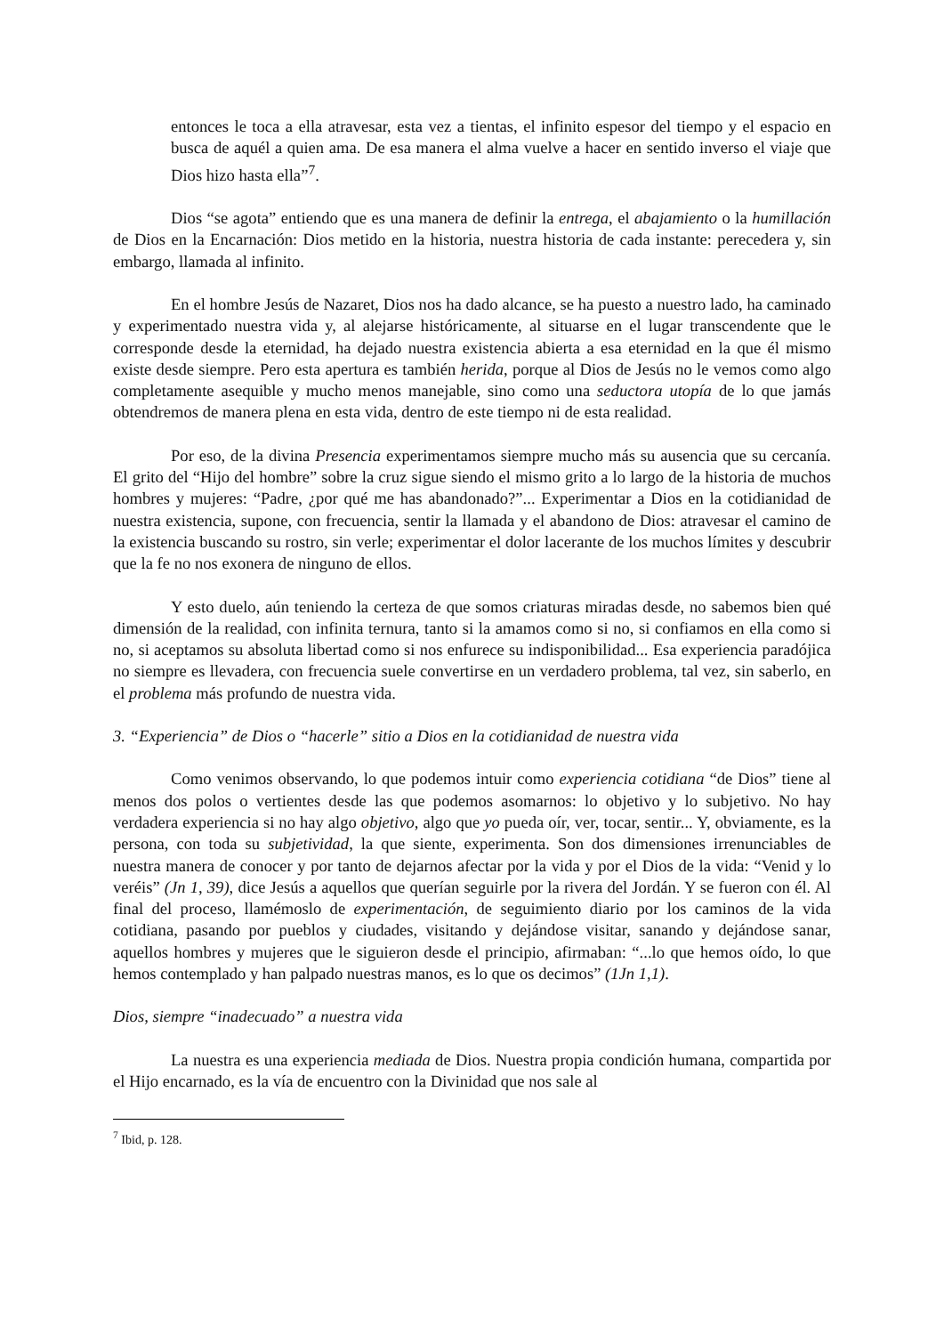entonces le toca a ella atravesar, esta vez a tientas, el infinito espesor del tiempo y el espacio en busca de aquél a quien ama. De esa manera el alma vuelve a hacer en sentido inverso el viaje que Dios hizo hasta ella”<sup>7</sup>.
Dios “se agota” entiendo que es una manera de definir la entrega, el abajamiento o la humillación de Dios en la Encarnación: Dios metido en la historia, nuestra historia de cada instante: perecedera y, sin embargo, llamada al infinito.
En el hombre Jesús de Nazaret, Dios nos ha dado alcance, se ha puesto a nuestro lado, ha caminado y experimentado nuestra vida y, al alejarse históricamente, al situarse en el lugar transcendente que le corresponde desde la eternidad, ha dejado nuestra existencia abierta a esa eternidad en la que él mismo existe desde siempre. Pero esta apertura es también herida, porque al Dios de Jesús no le vemos como algo completamente asequible y mucho menos manejable, sino como una seductora utopía de lo que jamás obtendremos de manera plena en esta vida, dentro de este tiempo ni de esta realidad.
Por eso, de la divina Presencia experimentamos siempre mucho más su ausencia que su cercanía. El grito del “Hijo del hombre” sobre la cruz sigue siendo el mismo grito a lo largo de la historia de muchos hombres y mujeres: “Padre, ¿por qué me has abandonado?”... Experimentar a Dios en la cotidianidad de nuestra existencia, supone, con frecuencia, sentir la llamada y el abandono de Dios: atravesar el camino de la existencia buscando su rostro, sin verle; experimentar el dolor lacerante de los muchos límites y descubrir que la fe no nos exonera de ninguno de ellos.
Y esto duelo, aún teniendo la certeza de que somos criaturas miradas desde, no sabemos bien qué dimensión de la realidad, con infinita ternura, tanto si la amamos como si no, si confiamos en ella como si no, si aceptamos su absoluta libertad como si nos enfurece su indisponibilidad... Esa experiencia paradójica no siempre es llevadera, con frecuencia suele convertirse en un verdadero problema, tal vez, sin saberlo, en el problema más profundo de nuestra vida.
3. “Experiencia” de Dios o “hacerle” sitio a Dios en la cotidianidad de nuestra vida
Como venimos observando, lo que podemos intuir como experiencia cotidiana “de Dios” tiene al menos dos polos o vertientes desde las que podemos asomarnos: lo objetivo y lo subjetivo. No hay verdadera experiencia si no hay algo objetivo, algo que yo pueda oír, ver, tocar, sentir... Y, obviamente, es la persona, con toda su subjetividad, la que siente, experimenta. Son dos dimensiones irrenunciables de nuestra manera de conocer y por tanto de dejarnos afectar por la vida y por el Dios de la vida: “Venid y lo veréis” (Jn 1, 39), dice Jesús a aquellos que querían seguirle por la rivera del Jordán. Y se fueron con él. Al final del proceso, llamémoslo de experimentación, de seguimiento diario por los caminos de la vida cotidiana, pasando por pueblos y ciudades, visitando y dejándose visitar, sanando y dejándose sanar, aquellos hombres y mujeres que le siguieron desde el principio, afirmaban: “...lo que hemos oído, lo que hemos contemplado y han palpado nuestras manos, es lo que os decimos” (1Jn 1,1).
Dios, siempre “inadecuado” a nuestra vida
La nuestra es una experiencia mediada de Dios. Nuestra propia condición humana, compartida por el Hijo encarnado, es la vía de encuentro con la Divinidad que nos sale al
<sup>7</sup> Ibid, p. 128.